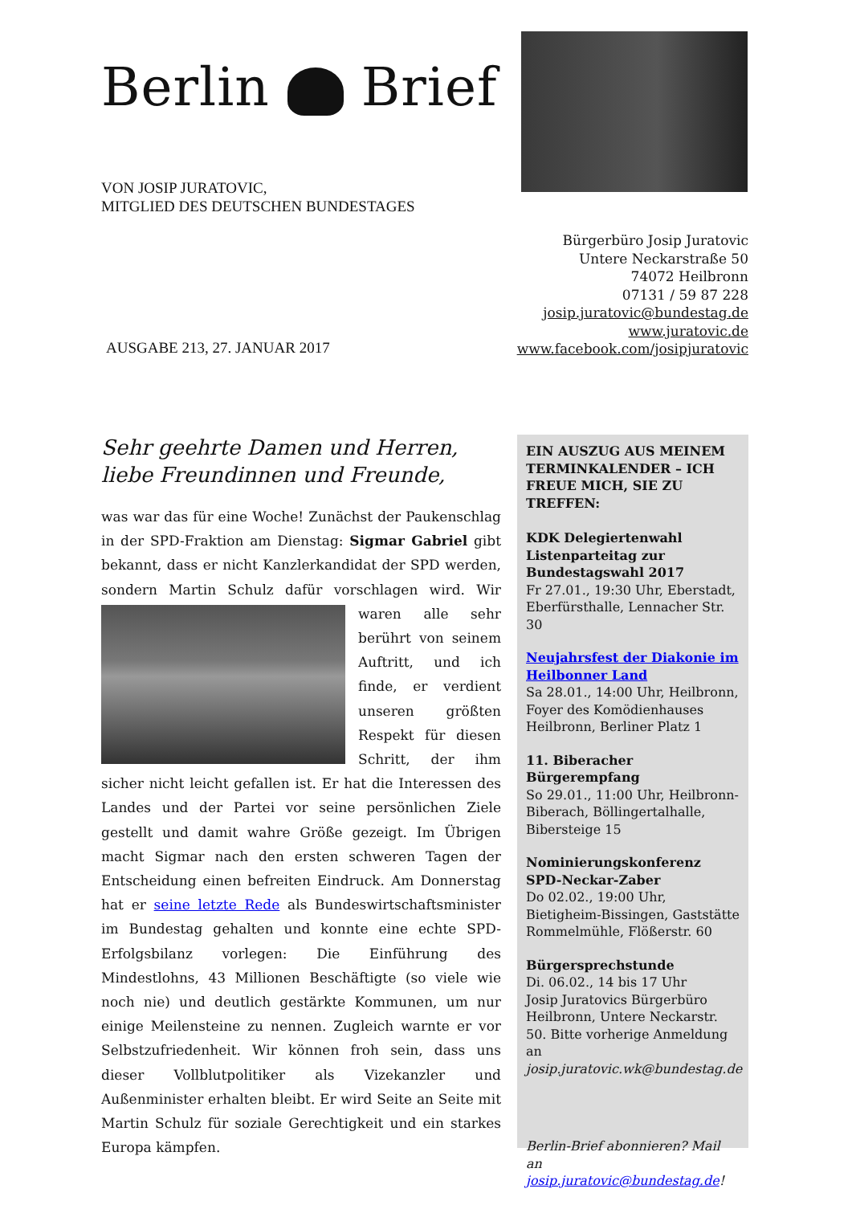Berlin Brief
VON JOSIP JURATOVIC,
MITGLIED DES DEUTSCHEN BUNDESTAGES
Bürgerbüro Josip Juratovic
Untere Neckarstraße 50
74072 Heilbronn
07131 / 59 87 228
josip.juratovic@bundestag.de
www.juratovic.de
www.facebook.com/josipjuratovic
AUSGABE 213, 27. JANUAR 2017
Sehr geehrte Damen und Herren,
liebe Freundinnen und Freunde,
was war das für eine Woche! Zunächst der Paukenschlag in der SPD-Fraktion am Dienstag: Sigmar Gabriel gibt bekannt, dass er nicht Kanzlerkandidat der SPD werden, sondern Martin Schulz dafür vorschlagen wird. Wir waren
alle sehr berührt von seinem Auftritt, und ich finde, er verdient unseren größten Respekt für diesen Schritt, der ihm sicher nicht leicht gefallen ist. Er hat die Interessen des Landes und der Partei vor seine persönlichen Ziele gestellt und damit wahre Größe gezeigt. Im Übrigen macht Sigmar nach den ersten schweren Tagen der Entscheidung einen befreiten Eindruck. Am Donnerstag hat er seine letzte Rede als Bundeswirtschaftsminister im Bundestag gehalten und konnte eine echte SPD-Erfolgsbilanz vorlegen: Die Einführung des Mindestlohns, 43 Millionen Beschäftigte (so viele wie noch nie) und deutlich gestärkte Kommunen, um nur einige Meilensteine zu nennen. Zugleich warnte er vor Selbstzufriedenheit. Wir können froh sein, dass uns dieser Vollblutpolitiker als Vizekanzler und Außenminister erhalten bleibt. Er wird Seite an Seite mit Martin Schulz für soziale Gerechtigkeit und ein starkes Europa kämpfen.
EIN AUSZUG AUS MEINEM TERMINKALENDER – ICH FREUE MICH, SIE ZU TREFFEN:
KDK Delegiertenwahl Listenparteitag zur Bundestagswahl 2017
Fr 27.01., 19:30 Uhr, Eberstadt, Eberfürsthalle, Lennacher Str. 30
Neujahrsfest der Diakonie im Heilbonner Land
Sa 28.01., 14:00 Uhr, Heilbronn, Foyer des Komödienhauses Heilbronn, Berliner Platz 1
11. Biberacher Bürgerempfang
So 29.01., 11:00 Uhr, Heilbronn-Biberach, Böllingertalhalle, Bibersteige 15
Nominierungskonferenz SPD-Neckar-Zaber
Do 02.02., 19:00 Uhr, Bietigheim-Bissingen, Gaststätte Rommelmühle, Flößerstr. 60
Bürgersprechstunde
Di. 06.02., 14 bis 17 Uhr
Josip Juratovics Bürgerbüro Heilbronn, Untere Neckarstr. 50. Bitte vorherige Anmeldung an josip.juratovic.wk@bundestag.de
Berlin-Brief abonnieren? Mail an josip.juratovic@bundestag.de!